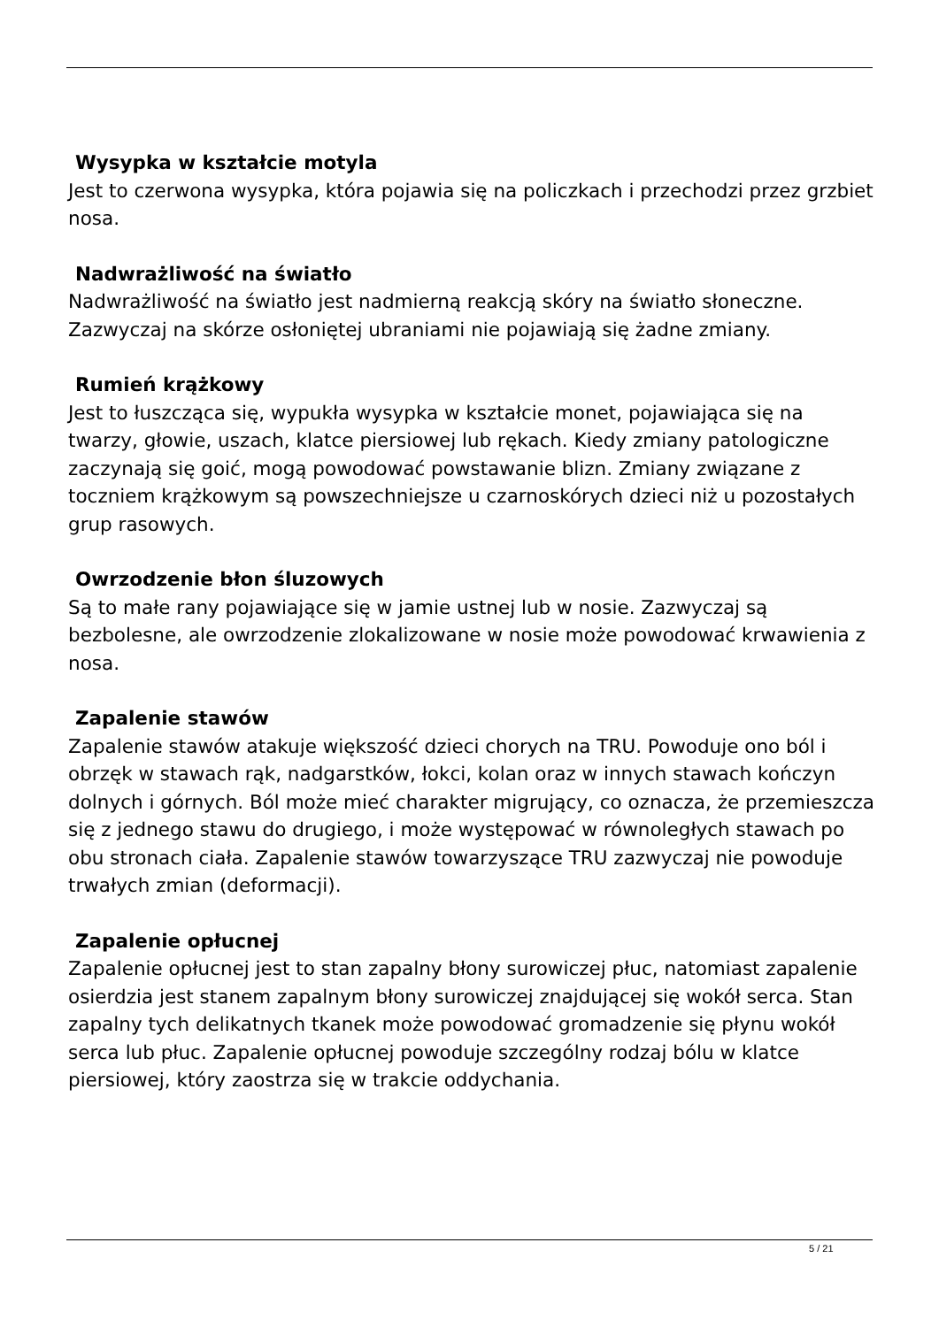Wysypka w kształcie motyla
Jest to czerwona wysypka, która pojawia się na policzkach i przechodzi przez grzbiet nosa.
Nadwrażliwość na światło
Nadwrażliwość na światło jest nadmierną reakcją skóry na światło słoneczne. Zazwyczaj na skórze osłoniętej ubraniami nie pojawiają się żadne zmiany.
Rumień krążkowy
Jest to łuszcząca się, wypukła wysypka w kształcie monet, pojawiająca się na twarzy, głowie, uszach, klatce piersiowej lub rękach. Kiedy zmiany patologiczne zaczynają się goić, mogą powodować powstawanie blizn. Zmiany związane z toczniem krążkowym są powszechniejsze u czarnoskórych dzieci niż u pozostałych grup rasowych.
Owrzodzenie błon śluzowych
Są to małe rany pojawiające się w jamie ustnej lub w nosie. Zazwyczaj są bezbolesne, ale owrzodzenie zlokalizowane w nosie może powodować krwawienia z nosa.
Zapalenie stawów
Zapalenie stawów atakuje większość dzieci chorych na TRU. Powoduje ono ból i obrzęk w stawach rąk, nadgarstków, łokci, kolan oraz w innych stawach kończyn dolnych i górnych. Ból może mieć charakter migrujący, co oznacza, że przemieszcza się z jednego stawu do drugiego, i może występować w równoległych stawach po obu stronach ciała. Zapalenie stawów towarzyszące TRU zazwyczaj nie powoduje trwałych zmian (deformacji).
Zapalenie opłucnej
Zapalenie opłucnej jest to stan zapalny błony surowiczej płuc, natomiast zapalenie osierdzia jest stanem zapalnym błony surowiczej znajdującej się wokół serca. Stan zapalny tych delikatnych tkanek może powodować gromadzenie się płynu wokół serca lub płuc. Zapalenie opłucnej powoduje szczególny rodzaj bólu w klatce piersiowej, który zaostrza się w trakcie oddychania.
5 / 21